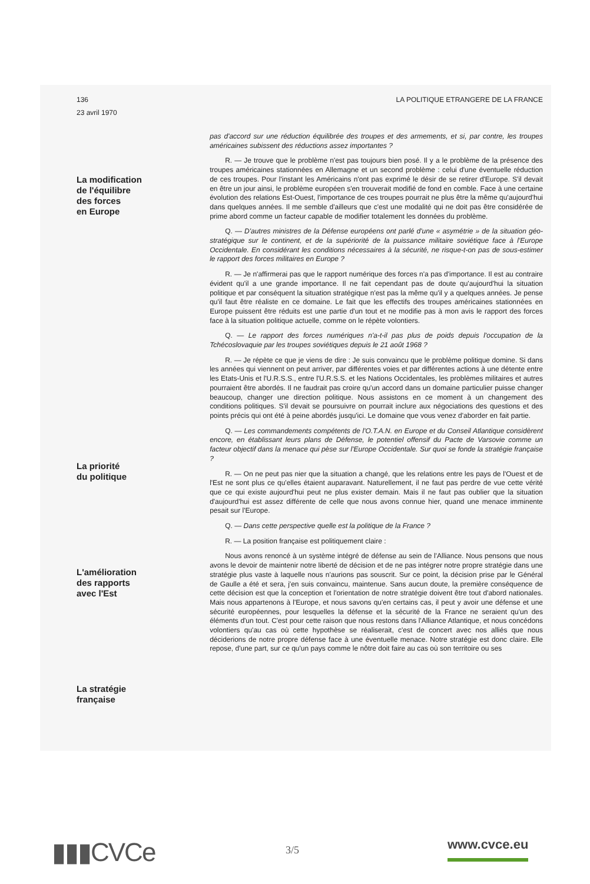136 LA POLITIQUE ETRANGERE DE LA FRANCE
23 avril 1970
La modification
de l'équilibre
des forces
en Europe
La priorité
du politique
L'amélioration
des rapports
avec l'Est
La stratégie
française
pas d'accord sur une réduction équilibrée des troupes et des armements, et si, par contre, les troupes américaines subissent des réductions assez importantes ?
R. — Je trouve que le problème n'est pas toujours bien posé. Il y a le problème de la présence des troupes américaines stationnées en Allemagne et un second problème : celui d'une éventuelle réduction de ces troupes. Pour l'instant les Américains n'ont pas exprimé le désir de se retirer d'Europe. S'il devait en être un jour ainsi, le problème européen s'en trouverait modifié de fond en comble. Face à une certaine évolution des relations Est-Ouest, l'importance de ces troupes pourrait ne plus être la même qu'aujourd'hui dans quelques années. Il me semble d'ailleurs que c'est une modalité qui ne doit pas être considérée de prime abord comme un facteur capable de modifier totalement les données du problème.
Q. — D'autres ministres de la Défense européens ont parlé d'une « asymétrie » de la situation géo-stratégique sur le continent, et de la supériorité de la puissance militaire soviétique face à l'Europe Occidentale. En considérant les conditions nécessaires à la sécurité, ne risque-t-on pas de sous-estimer le rapport des forces militaires en Europe ?
R. — Je n'affirmerai pas que le rapport numérique des forces n'a pas d'importance. Il est au contraire évident qu'il a une grande importance. Il ne fait cependant pas de doute qu'aujourd'hui la situation politique et par conséquent la situation stratégique n'est pas la même qu'il y a quelques années. Je pense qu'il faut être réaliste en ce domaine. Le fait que les effectifs des troupes américaines stationnées en Europe puissent être réduits est une partie d'un tout et ne modifie pas à mon avis le rapport des forces face à la situation politique actuelle, comme on le répète volontiers.
Q. — Le rapport des forces numériques n'a-t-il pas plus de poids depuis l'occupation de la Tchécoslovaquie par les troupes soviétiques depuis le 21 août 1968 ?
R. — Je répète ce que je viens de dire : Je suis convaincu que le problème politique domine. Si dans les années qui viennent on peut arriver, par différentes voies et par différentes actions à une détente entre les Etats-Unis et l'U.R.S.S., entre l'U.R.S.S. et les Nations Occidentales, les problèmes militaires et autres pourraient être abordés. Il ne faudrait pas croire qu'un accord dans un domaine particulier puisse changer beaucoup, changer une direction politique. Nous assistons en ce moment à un changement des conditions politiques. S'il devait se poursuivre on pourrait inclure aux négociations des questions et des points précis qui ont été à peine abordés jusqu'ici. Le domaine que vous venez d'aborder en fait partie.
Q. — Les commandements compétents de l'O.T.A.N. en Europe et du Conseil Atlantique considèrent encore, en établissant leurs plans de Défense, le potentiel offensif du Pacte de Varsovie comme un facteur objectif dans la menace qui pèse sur l'Europe Occidentale. Sur quoi se fonde la stratégie française ?
R. — On ne peut pas nier que la situation a changé, que les relations entre les pays de l'Ouest et de l'Est ne sont plus ce qu'elles étaient auparavant. Naturellement, il ne faut pas perdre de vue cette vérité que ce qui existe aujourd'hui peut ne plus exister demain. Mais il ne faut pas oublier que la situation d'aujourd'hui est assez différente de celle que nous avons connue hier, quand une menace imminente pesait sur l'Europe.
Q. — Dans cette perspective quelle est la politique de la France ?
R. — La position française est politiquement claire :
Nous avons renoncé à un système intégré de défense au sein de l'Alliance. Nous pensons que nous avons le devoir de maintenir notre liberté de décision et de ne pas intégrer notre propre stratégie dans une stratégie plus vaste à laquelle nous n'aurions pas souscrit. Sur ce point, la décision prise par le Général de Gaulle a été et sera, j'en suis convaincu, maintenue. Sans aucun doute, la première conséquence de cette décision est que la conception et l'orientation de notre stratégie doivent être tout d'abord nationales. Mais nous appartenons à l'Europe, et nous savons qu'en certains cas, il peut y avoir une défense et une sécurité européennes, pour lesquelles la défense et la sécurité de la France ne seraient qu'un des éléments d'un tout. C'est pour cette raison que nous restons dans l'Alliance Atlantique, et nous concédons volontiers qu'au cas où cette hypothèse se réaliserait, c'est de concert avec nos alliés que nous déciderions de notre propre défense face à une éventuelle menace. Notre stratégie est donc claire. Elle repose, d'une part, sur ce qu'un pays comme le nôtre doit faire au cas où son territoire ou ses
▮▮▮CVCe 3/5
www.cvce.eu